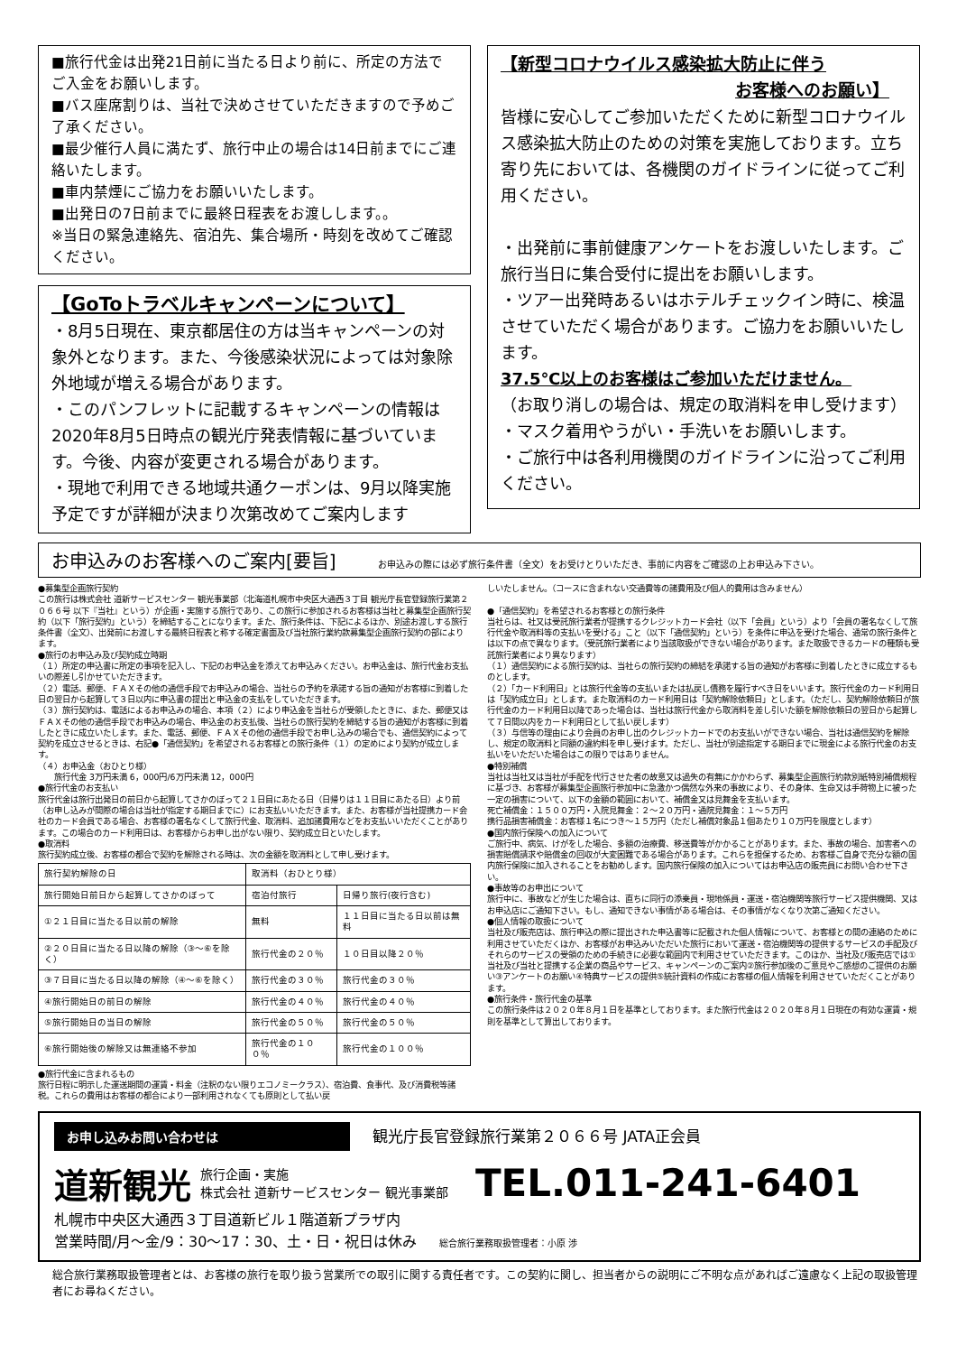■旅行代金は出発21日前に当たる日より前に、所定の方法でご入金をお願いします。
■バス座席割りは、当社で決めさせていただきますので予めご了承ください。
■最少催行人員に満たず、旅行中止の場合は14日前までにご連絡いたします。
■車内禁煙にご協力をお願いいたします。
■出発日の7日前までに最終日程表をお渡しします。。
※当日の緊急連絡先、宿泊先、集合場所・時刻を改めてご確認ください。
【GoToトラベルキャンペーンについて】
・8月5日現在、東京都居住の方は当キャンペーンの対象外となります。また、今後感染状況によっては対象除外地域が増える場合があります。
・このパンフレットに記載するキャンペーンの情報は2020年8月5日時点の観光庁発表情報に基づいています。今後、内容が変更される場合があります。
・現地で利用できる地域共通クーポンは、9月以降実施予定ですが詳細が決まり次第改めてご案内します
【新型コロナウイルス感染拡大防止に伴う
お客様へのお願い】
皆様に安心してご参加いただくために新型コロナウイルス感染拡大防止のための対策を実施しております。立ち寄り先においては、各機関のガイドラインに従ってご利用ください。
・出発前に事前健康アンケートをお渡しいたします。ご旅行当日に集合受付に提出をお願いします。
・ツアー出発時あるいはホテルチェックイン時に、検温させていただく場合があります。ご協力をお願いいたします。
37.5℃以上のお客様はご参加いただけません。
（お取り消しの場合は、規定の取消料を申し受けます）
・マスク着用やうがい・手洗いをお願いします。
・ご旅行中は各利用機関のガイドラインに沿ってご利用ください。
お申込みのお客様へのご案内[要旨] お申込みの際には必ず旅行条件書（全文）をお受けとりいただき、事前に内容をご確認の上お申込み下さい。
●募集型企画旅行契約
この旅行は株式会社 道新サービスセンター 観光事業部（北海道札幌市中央区大通西３丁目 観光庁長官登録旅行業第２０６６号 以下『当社』という）が企画・実施する旅行であり、この旅行に参加されるお客様は当社と募集型企画旅行契約（以下「旅行契約」という）を締結することになります。また、旅行条件は、下記によるほか、別途お渡しする旅行条件書（全文）、出発前にお渡しする最終日程表と称する確定書面及び当社旅行業約款募集型企画旅行契約の部によります。
●旅行のお申込み及び契約成立時期
（１）所定の申込書に所定の事項を記入し、下記のお申込金を添えてお申込みください。お申込金は、旅行代金お支払いの際差し引かせていただきます。
（２）電話、郵便、ＦＡＸその他の通信手段でお申込みの場合、当社らの予約を承諾する旨の通知がお客様に到着した日の翌日から起算して３日以内に申込書の提出と申込金の支払をしていただきます。
（３）旅行契約は、電話によるお申込みの場合、本項（２）により申込金を当社らが受領したときに、また、郵便又はＦＡＸその他の通信手段でお申込みの場合、申込金のお支払後、当社らの旅行契約を締結する旨の通知がお客様に到着したときに成立いたします。また、電話、郵便、ＦＡＸその他の通信手段でお申し込みの場合でも、通信契約によって契約を成立させるときは、右記●「通信契約」を希望されるお客様との旅行条件（１）の定めにより契約が成立します。
（４）お申込金（おひとり様）
　　旅行代金 3万円未満 6，000円/6万円未満 12，000円
●旅行代金のお支払い
旅行代金は旅行出発日の前日から起算してさかのぼって２１日目にあたる日（日帰りは１１日目にあたる日）より前（お申し込みが間際の場合は当社が指定する期日までに）にお支払いいただきます。また、お客様が当社提携カード会社のカード会員である場合、お客様の署名なくして旅行代金、取消料、追加諸費用などをお支払いいただくことがあります。この場合のカード利用日は、お客様からお申し出がない限り、契約成立日といたします。
●取消料
旅行契約成立後、お客様の都合で契約を解除される時は、次の金額を取消料として申し受けます。
| 旅行契約解除の日 | 取消料（おひとり様） | |
| --- | --- | --- |
| 旅行開始日前日から起算してさかのぼって | 宿泊付旅行 | 日帰り旅行(夜行含む) |
| ①２１日目に当たる日以前の解除 | 無料 | １１日目に当たる日以前は無料 |
| ②２０日目に当たる日以降の解除（③～⑥を除く） | 旅行代金の２０％ | １０日目以降２０％ |
| ③７日目に当たる日以降の解除（④～⑥を除く） | 旅行代金の３０％ | 旅行代金の３０％ |
| ④旅行開始日の前日の解除 | 旅行代金の４０％ | 旅行代金の４０％ |
| ⑤旅行開始日の当日の解除 | 旅行代金の５０％ | 旅行代金の５０％ |
| ⑥旅行開始後の解除又は無連絡不参加 | 旅行代金の１００％ | 旅行代金の１００％ |
●旅行代金に含まれるもの
旅行日程に明示した運送期間の運賃・料金（注釈のない限りエコノミークラス）、宿泊費、食事代、及び消費税等諸税。これらの費用はお客様の都合により一部利用されなくても原則として払い戻
しいたしません。（コースに含まれない交通費等の諸費用及び個人的費用は含みません）
●「通信契約」を希望されるお客様との旅行条件
当社らは、社又は受託旅行業者が提携するクレジットカード会社（以下「会員」という）より「会員の署名なくして旅行代金や取消料等の支払いを受ける」こと（以下「通信契約」という）を条件に申込を受けた場合、通常の旅行条件とは以下の点で異なります。（受託旅行業者により当該取扱ができない場合があります。また取扱できるカードの種類も受託旅行業者により異なります）
（１）通信契約による旅行契約は、当社らの旅行契約の締結を承諾する旨の通知がお客様に到着したときに成立するものとします。
（２）「カード利用日」とは旅行代金等の支払いまたは払戻し債務を履行すべき日をいいます。旅行代金のカード利用日は「契約成立日」とします。また取消料のカード利用日は「契約解除依頼日」とします。（ただし、契約解除依頼日が旅行代金のカード利用日以降であった場合は、当社は旅行代金から取消料を差し引いた額を解除依頼日の翌日から起算して７日間以内をカード利用日として払い戻します）
（３）与信等の理由により会員のお申し出のクレジットカードでのお支払いができない場合、当社は通信契約を解除し、規定の取消料と同額の違約料を申し受けます。ただし、当社が別途指定する期日までに現金による旅行代金のお支払いをいただいた場合はこの限りではありません。
●特別補償
当社は当社又は当社が手配を代行させた者の故意又は過失の有無にかかわらず、募集型企画旅行約款別紙特別補償規程に基づき、お客様が募集型企画旅行参加中に急激かつ偶然な外来の事故により、その身体、生命又は手荷物上に被った一定の損害について、以下の金額の範囲において、補償金又は見舞金を支払います。
死亡補償金：１５００万円・入院見舞金：２～２０万円・通院見舞金：１～５万円
携行品損害補償金：お客様１名につき～１５万円（ただし補償対象品１個あたり１０万円を限度とします）
●国内旅行保険への加入について
ご旅行中、病気、けがをした場合、多額の治療費、移送費等がかかることがあります。また、事故の場合、加害者への損害賠償請求や賠償金の回収が大変困難である場合があります。これらを担保するため、お客様ご自身で充分な額の国内旅行保険に加入されることをお勧めします。国内旅行保険の加入についてはお申込店の販売員にお問い合わせ下さい。
●事故等のお申出について
旅行中に、事故などが生じた場合は、直ちに同行の添乗員・現地係員・運送・宿泊機関等旅行サービス提供機関、又はお申込店にご通知下さい。もし、通知できない事情がある場合は、その事情がなくなり次第ご通知ください。
●個人情報の取扱について
当社及び販売店は、旅行申込の際に提出された申込書等に記載された個人情報について、お客様との間の連絡のために利用させていただくほか、お客様がお申込みいただいた旅行において運送・宿泊機関等の提供するサービスの手配及びそれらのサービスの受領のための手続きに必要な範囲内で利用させていただきます。このほか、当社及び販売店では①当社及び当社と提携する企業の商品やサービス、キャンペーンのご案内②旅行参加後のご意見やご感想のご提供のお願い③アンケートのお願い④特典サービスの提供⑤統計資料の作成にお客様の個人情報を利用させていただくことがあります。
●旅行条件・旅行代金の基準
この旅行条件は２０２０年８月１日を基準としております。また旅行代金は２０２０年８月１日現在の有効な運賃・規則を基準として算出しております。
お申し込みお問い合わせは 観光庁長官登録旅行業第２０６６号 JATA正会員
道新観光 旅行企画・実施
株式会社 道新サービスセンター 観光事業部 TEL.011-241-6401
札幌市中央区大通西３丁目道新ビル１階道新プラザ内
営業時間/月～金/9：30～17：30、土・日・祝日は休み 総合旅行業務取扱管理者：小原 渉
総合旅行業務取扱管理者とは、お客様の旅行を取り扱う営業所での取引に関する責任者です。この契約に関し、担当者からの説明にご不明な点があればご遠慮なく上記の取扱管理者にお尋ねください。